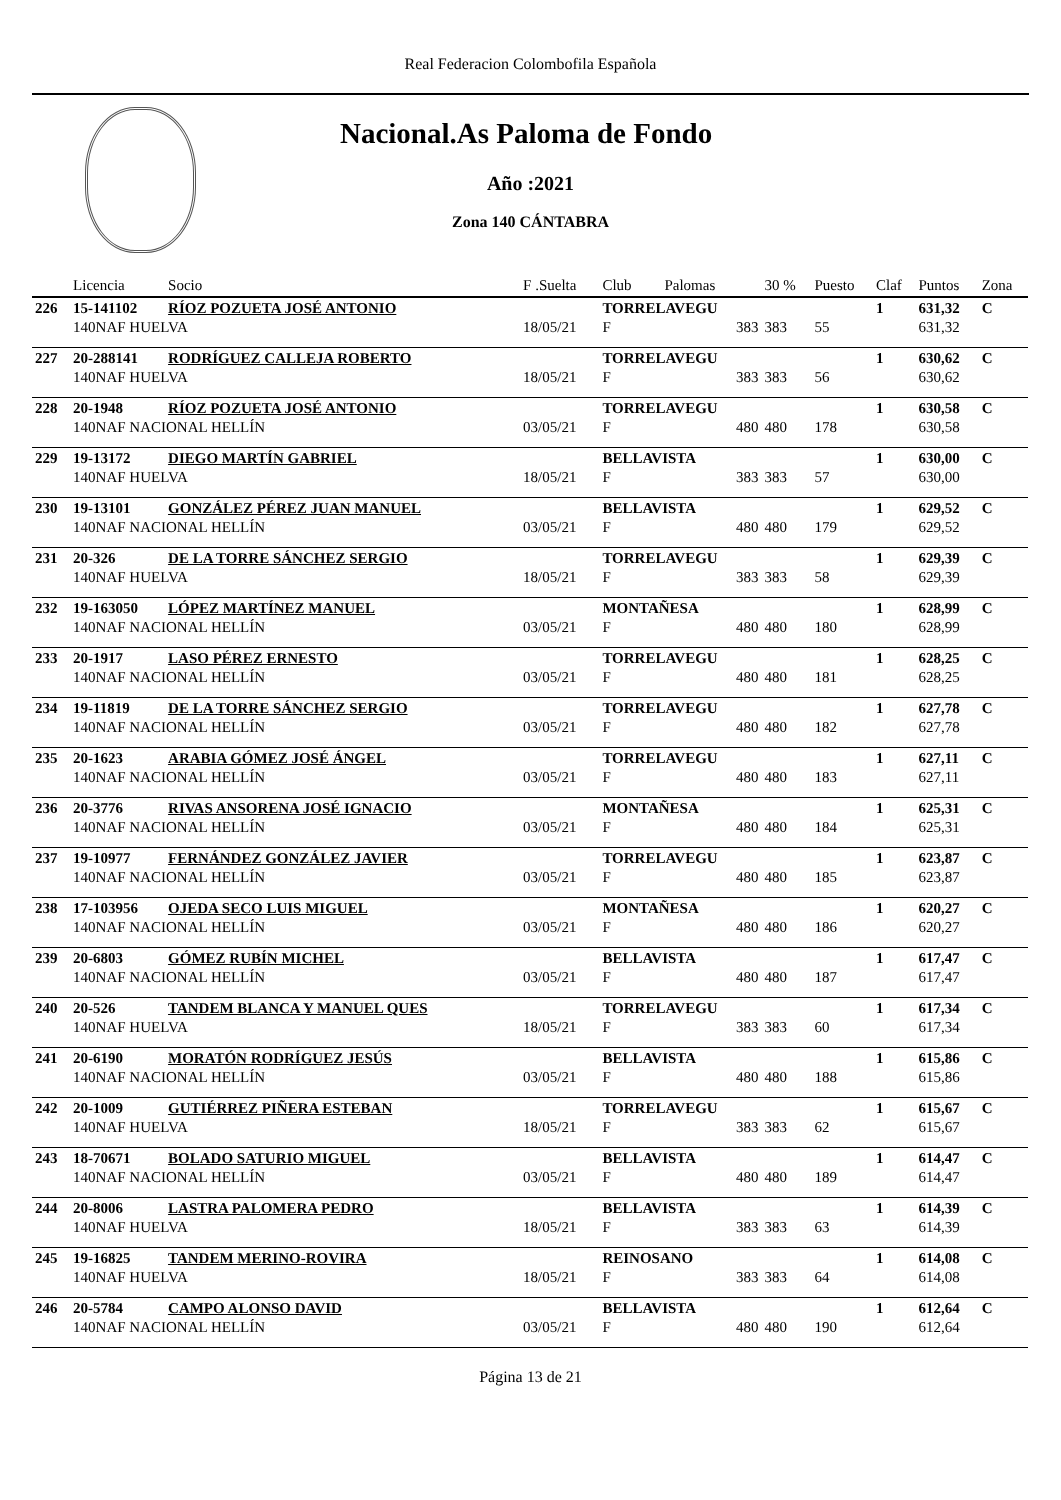Real Federacion Colombofila Española
Nacional.As Paloma de Fondo
Año :2021
Zona 140 CÁNTABRA
| | Licencia | Socio | F .Suelta | Club | Palomas | 30 % | Puesto | Claf | Puntos | Zona |
| --- | --- | --- | --- | --- | --- | --- | --- | --- | --- | --- |
| 226 | 15-141102 | RÍOZ POZUETA JOSÉ ANTONIO | | TORRELAVEGU | | | | 1 | 631,32 | C |
| | 140NAF HUELVA | | 18/05/21 | F | 383 | 383 | 55 | | 631,32 | |
| 227 | 20-288141 | RODRÍGUEZ CALLEJA ROBERTO | | TORRELAVEGU | | | | 1 | 630,62 | C |
| | 140NAF HUELVA | | 18/05/21 | F | 383 | 383 | 56 | | 630,62 | |
| 228 | 20-1948 | RÍOZ POZUETA JOSÉ ANTONIO | | TORRELAVEGU | | | | 1 | 630,58 | C |
| | 140NAF NACIONAL HELLÍN | | 03/05/21 | F | 480 | 480 | 178 | | 630,58 | |
| 229 | 19-13172 | DIEGO MARTÍN GABRIEL | | BELLAVISTA | | | | 1 | 630,00 | C |
| | 140NAF HUELVA | | 18/05/21 | F | 383 | 383 | 57 | | 630,00 | |
| 230 | 19-13101 | GONZÁLEZ PÉREZ JUAN MANUEL | | BELLAVISTA | | | | 1 | 629,52 | C |
| | 140NAF NACIONAL HELLÍN | | 03/05/21 | F | 480 | 480 | 179 | | 629,52 | |
| 231 | 20-326 | DE LA TORRE SÁNCHEZ SERGIO | | TORRELAVEGU | | | | 1 | 629,39 | C |
| | 140NAF HUELVA | | 18/05/21 | F | 383 | 383 | 58 | | 629,39 | |
| 232 | 19-163050 | LÓPEZ MARTÍNEZ MANUEL | | MONTAÑESA | | | | 1 | 628,99 | C |
| | 140NAF NACIONAL HELLÍN | | 03/05/21 | F | 480 | 480 | 180 | | 628,99 | |
| 233 | 20-1917 | LASO PÉREZ ERNESTO | | TORRELAVEGU | | | | 1 | 628,25 | C |
| | 140NAF NACIONAL HELLÍN | | 03/05/21 | F | 480 | 480 | 181 | | 628,25 | |
| 234 | 19-11819 | DE LA TORRE SÁNCHEZ SERGIO | | TORRELAVEGU | | | | 1 | 627,78 | C |
| | 140NAF NACIONAL HELLÍN | | 03/05/21 | F | 480 | 480 | 182 | | 627,78 | |
| 235 | 20-1623 | ARABIA GÓMEZ JOSÉ ÁNGEL | | TORRELAVEGU | | | | 1 | 627,11 | C |
| | 140NAF NACIONAL HELLÍN | | 03/05/21 | F | 480 | 480 | 183 | | 627,11 | |
| 236 | 20-3776 | RIVAS ANSORENA JOSÉ IGNACIO | | MONTAÑESA | | | | 1 | 625,31 | C |
| | 140NAF NACIONAL HELLÍN | | 03/05/21 | F | 480 | 480 | 184 | | 625,31 | |
| 237 | 19-10977 | FERNÁNDEZ GONZÁLEZ JAVIER | | TORRELAVEGU | | | | 1 | 623,87 | C |
| | 140NAF NACIONAL HELLÍN | | 03/05/21 | F | 480 | 480 | 185 | | 623,87 | |
| 238 | 17-103956 | OJEDA SECO LUIS MIGUEL | | MONTAÑESA | | | | 1 | 620,27 | C |
| | 140NAF NACIONAL HELLÍN | | 03/05/21 | F | 480 | 480 | 186 | | 620,27 | |
| 239 | 20-6803 | GÓMEZ RUBÍN MICHEL | | BELLAVISTA | | | | 1 | 617,47 | C |
| | 140NAF NACIONAL HELLÍN | | 03/05/21 | F | 480 | 480 | 187 | | 617,47 | |
| 240 | 20-526 | TANDEM BLANCA Y MANUEL QUES | | TORRELAVEGU | | | | 1 | 617,34 | C |
| | 140NAF HUELVA | | 18/05/21 | F | 383 | 383 | 60 | | 617,34 | |
| 241 | 20-6190 | MORATÓN RODRÍGUEZ JESÚS | | BELLAVISTA | | | | 1 | 615,86 | C |
| | 140NAF NACIONAL HELLÍN | | 03/05/21 | F | 480 | 480 | 188 | | 615,86 | |
| 242 | 20-1009 | GUTIÉRREZ PIÑERA ESTEBAN | | TORRELAVEGU | | | | 1 | 615,67 | C |
| | 140NAF HUELVA | | 18/05/21 | F | 383 | 383 | 62 | | 615,67 | |
| 243 | 18-70671 | BOLADO SATURIO MIGUEL | | BELLAVISTA | | | | 1 | 614,47 | C |
| | 140NAF NACIONAL HELLÍN | | 03/05/21 | F | 480 | 480 | 189 | | 614,47 | |
| 244 | 20-8006 | LASTRA PALOMERA PEDRO | | BELLAVISTA | | | | 1 | 614,39 | C |
| | 140NAF HUELVA | | 18/05/21 | F | 383 | 383 | 63 | | 614,39 | |
| 245 | 19-16825 | TANDEM MERINO-ROVIRA | | REINOSANO | | | | 1 | 614,08 | C |
| | 140NAF HUELVA | | 18/05/21 | F | 383 | 383 | 64 | | 614,08 | |
| 246 | 20-5784 | CAMPO ALONSO DAVID | | BELLAVISTA | | | | 1 | 612,64 | C |
| | 140NAF NACIONAL HELLÍN | | 03/05/21 | F | 480 | 480 | 190 | | 612,64 | |
Página 13 de 21